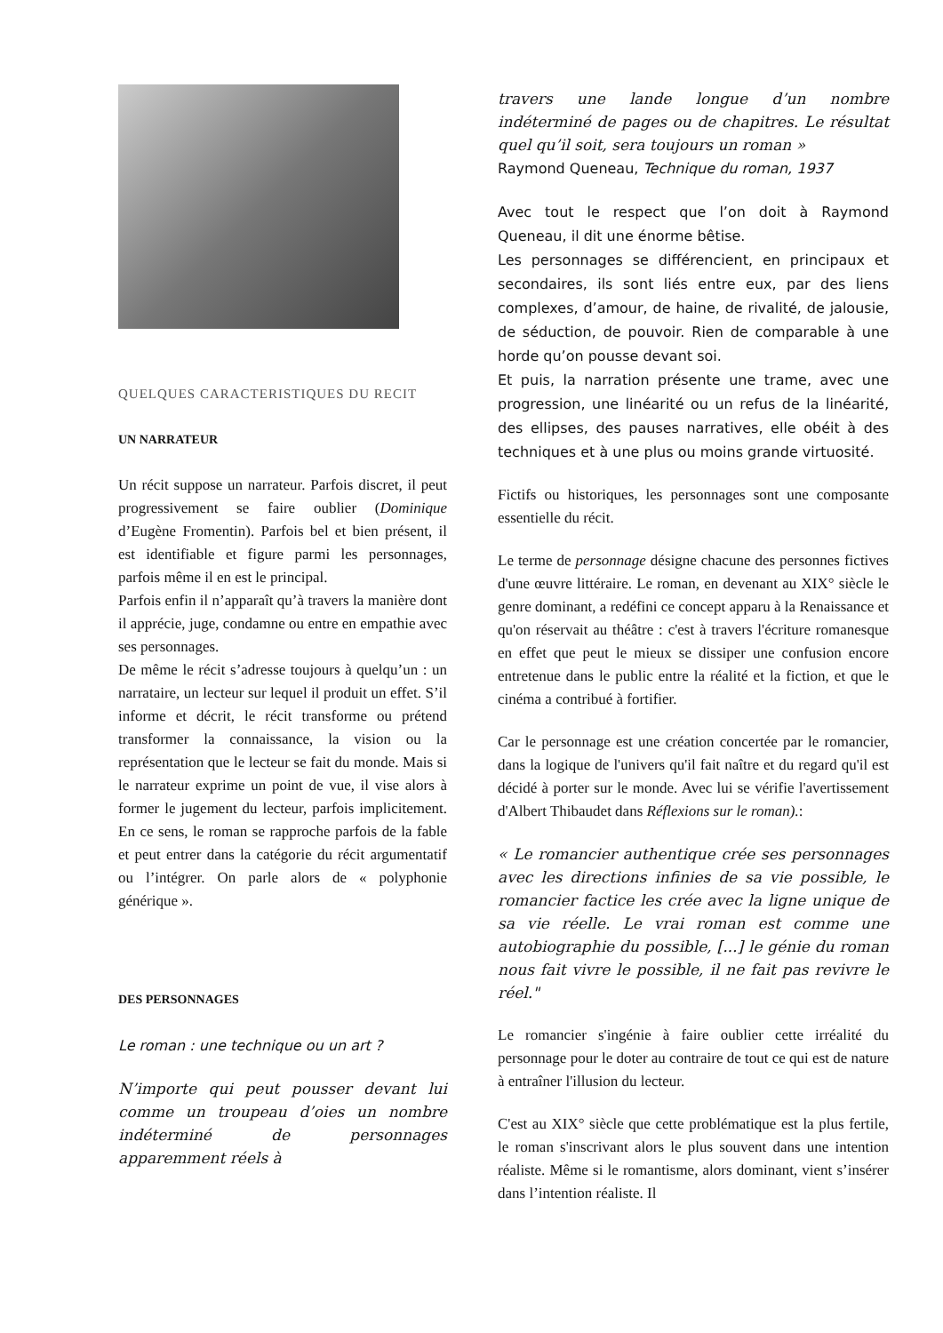QUELQUES CARACTERISTIQUES DU RECIT
UN NARRATEUR
Un récit suppose un narrateur. Parfois discret, il peut progressivement se faire oublier (Dominique d’Eugène Fromentin). Parfois bel et bien présent, il est identifiable et figure parmi les personnages, parfois même il en est le principal.
Parfois enfin il n’apparaît qu’à travers la manière dont il apprécie, juge, condamne ou entre en empathie avec ses personnages.
De même le récit s’adresse toujours à quelqu’un : un narrataire, un lecteur sur lequel il produit un effet. S’il informe et décrit, le récit transforme ou prétend transformer la connaissance, la vision ou la représentation que le lecteur se fait du monde. Mais si le narrateur exprime un point de vue, il vise alors à former le jugement du lecteur, parfois implicitement. En ce sens, le roman se rapproche parfois de la fable et peut entrer dans la catégorie du récit argumentatif ou l’intégrer. On parle alors de « polyphonie générique ».
DES PERSONNAGES
Le roman : une technique ou un art ?
N’importe qui peut pousser devant lui comme un troupeau d’oies un nombre indéterminé de personnages apparemment réels à
travers une lande longue d’un nombre indéterminé de pages ou de chapitres. Le résultat quel qu’il soit, sera toujours un roman »
Raymond Queneau, Technique du roman, 1937
Avec tout le respect que l’on doit à Raymond Queneau, il dit une énorme bêtise.
Les personnages se différencient, en principaux et secondaires, ils sont liés entre eux, par des liens complexes, d’amour, de haine, de rivalité, de jalousie, de séduction, de pouvoir. Rien de comparable à une horde qu’on pousse devant soi.
Et puis, la narration présente une trame, avec une progression, une linéarité ou un refus de la linéarité, des ellipses, des pauses narratives, elle obéit à des techniques et à une plus ou moins grande virtuosité.
Fictifs ou historiques, les personnages sont une composante essentielle du récit.
Le terme de personnage désigne chacune des personnes fictives d'une œuvre littéraire. Le roman, en devenant au XIX° siècle le genre dominant, a redéfini ce concept apparu à la Renaissance et qu'on réservait au théâtre : c'est à travers l'écriture romanesque en effet que peut le mieux se dissiper une confusion encore entretenue dans le public entre la réalité et la fiction, et que le cinéma a contribué à fortifier.
Car le personnage est une création concertée par le romancier, dans la logique de l'univers qu'il fait naître et du regard qu'il est décidé à porter sur le monde. Avec lui se vérifie l'avertissement d'Albert Thibaudet dans Réflexions sur le roman).:
« Le romancier authentique crée ses personnages avec les directions infinies de sa vie possible, le romancier factice les crée avec la ligne unique de sa vie réelle. Le vrai roman est comme une autobiographie du possible, [...] le génie du roman nous fait vivre le possible, il ne fait pas revivre le réel."
Le romancier s'ingénie à faire oublier cette irréalité du personnage pour le doter au contraire de tout ce qui est de nature à entraîner l'illusion du lecteur.
C'est au XIX° siècle que cette problématique est la plus fertile, le roman s'inscrivant alors le plus souvent dans une intention réaliste. Même si le romantisme, alors dominant, vient s’insérer dans l’intention réaliste. Il